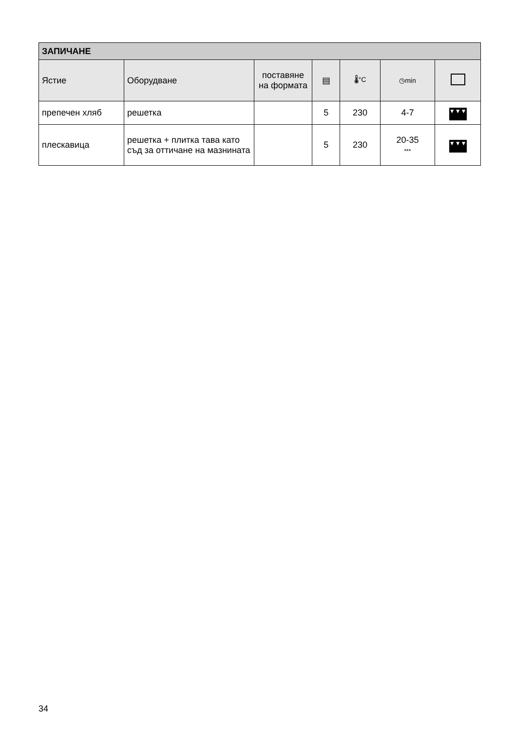| ЗАПИЧАНЕ | | | | | | |
| --- | --- | --- | --- | --- | --- | --- |
| Ястие | Оборудване | поставяне на формата | ▤ | 🌡°C | ◷min | |
| препечен хляб | решетка | | 5 | 230 | 4-7 | ▼▼▼ |
| плескавица | решетка + плитка тава като съд за оттичане на мазнината | | 5 | 230 | 20-35 *** | ▼▼▼ |
34